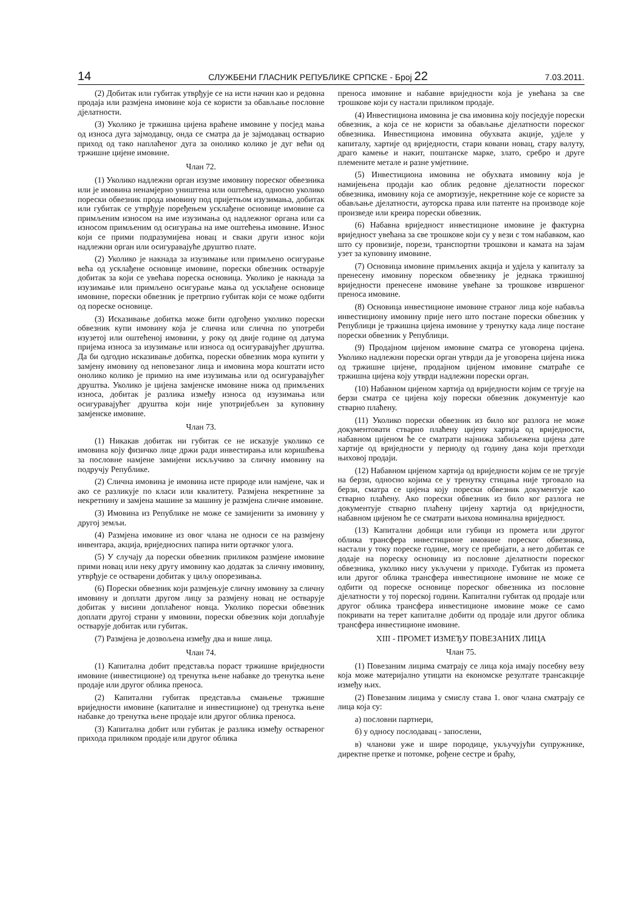14 СЛУЖБЕНИ ГЛАСНИК РЕПУБЛИКЕ СРПСКЕ - Број 22 7.03.2011.
(2) Добитак или губитак утврђује се на исти начин као и редовна продаја или размјена имовине која се користи за обављање пословне дјелатности.
(3) Уколико је тржишна цијена враћене имовине у посјед мања од износа дуга зајмодавцу, онда се сматра да је зајмодавац остварио приход од тако наплаћеног дуга за онолико колико је дуг већи од тржишне цијене имовине.
Члан 72.
(1) Уколико надлежни орган изузме имовину пореског обвезника или је имовина ненамјерно уништена или оштећена, односно уколико порески обвезник прода имовину под пријетњом изузимања, добитак или губитак се утврђује поређењем усклађене основице имовине са примљеним износом на име изузимања од надлежног органа или са износом примљеним од осигурања на име оштећења имовине. Износ који се прими подразумијева новац и сваки други износ који надлежни орган или осигуравајуће друштво плате.
(2) Уколико је накнада за изузимање или примљено осигурање већа од усклађене основице имовине, порески обвезник остварује добитак за који се увећава пореска основица. Уколико је накнада за изузимање или примљено осигурање мања од усклађене основице имовине, порески обвезник је претрпио губитак који се може одбити од пореске основице.
(3) Исказивање добитка може бити одгођено уколико порески обвезник купи имовину која је слична или слична по употреби изузетој или оштећеној имовини, у року од двије године од датума пријема износа за изузимање или износа од осигуравајућег друштва. Да би одгодио исказивање добитка, порески обвезник мора купити у замјену имовину од неповезаног лица и имовина мора коштати исто онолико колико је примио на име изузимања или од осигуравајућег друштва. Уколико је цијена замјенске имовине нижа од примљених износа, добитак је разлика између износа од изузимања или осигуравајућег друштва који није употријебљен за куповину замјенске имовине.
Члан 73.
(1) Никакав добитак ни губитак се не исказује уколико се имовина коју физичко лице држи ради инвестирања или коришћења за пословне намјене замијени искључиво за сличну имовину на подручју Републике.
(2) Слична имовина је имовина исте природе или намјене, чак и ако се разликује по класи или квалитету. Размјена некретнине за некретнину и замјена машине за машину је размјена сличне имовине.
(3) Имовина из Републике не може се замијенити за имовину у другој земљи.
(4) Размјена имовине из овог члана не односи се на размјену инвентара, акција, вриједносних папира нити ортачког улога.
(5) У случају да порески обвезник приликом размјене имовине прими новац или неку другу имовину као додатак за сличну имовину, утврђује се остварени добитак у циљу опорезивања.
(6) Порески обвезник који размјењује сличну имовину за сличну имовину и доплати другом лицу за размјену новац не остварује добитак у висини доплаћеног новца. Уколико порески обвезник доплати другој страни у имовини, порески обвезник који доплаћује остварује добитак или губитак.
(7) Размјена је дозвољена између два и више лица.
Члан 74.
(1) Капитална добит представља пораст тржишне вриједности имовине (инвестиционе) од тренутка њене набавке до тренутка њене продаје или другог облика преноса.
(2) Капитални губитак представља смањење тржишне вриједности имовине (капиталне и инвестиционе) од тренутка њене набавке до тренутка њене продаје или другог облика преноса.
(3) Капитална добит или губитак је разлика између оствареног прихода приликом продаје или другог облика
преноса имовине и набавне вриједности која је увећана за све трошкове који су настали приликом продаје.
(4) Инвестициона имовина је сва имовина коју посједује порески обвезник, а која се не користи за обављање дјелатности пореског обвезника. Инвестициона имовина обухвата акције, удјеле у капиталу, хартије од вриједности, стари ковани новац, стару валуту, драго камење и накит, поштанске марке, злато, сребро и друге племените метале и разне умјетнине.
(5) Инвестициона имовина не обухвата имовину која је намијењена продаји као облик редовне дјелатности пореског обвезника, имовину која се амортизује, некретнине које се користе за обављање дјелатности, ауторска права или патенте на производе које произведе или креира порески обвезник.
(6) Набавна вриједност инвестиционе имовине је фактурна вриједност увећана за све трошкове који су у вези с том набавком, као што су провизије, порези, транспортни трошкови и камата на зајам узет за куповину имовине.
(7) Основица имовине примљених акција и удјела у капиталу за пренесену имовину пореском обвезнику је једнака тржишној вриједности пренесене имовине увећане за трошкове извршеног преноса имовине.
(8) Основица инвестиционе имовине страног лица које набавља инвестициону имовину прије него што постане порески обвезник у Републици је тржишна цијена имовине у тренутку када лице постане порески обвезник у Републици.
(9) Продајном цијеном имовине сматра се уговорена цијена. Уколико надлежни порески орган утврди да је уговорена цијена нижа од тржишне цијене, продајном цијеном имовине сматраће се тржишна цијена коју утврди надлежни порески орган.
(10) Набавном цијеном хартија од вриједности којим се тргује на берзи сматра се цијена коју порески обвезник документује као стварно плаћену.
(11) Уколико порески обвезник из било ког разлога не може документовати стварно плаћену цијену хартија од вриједности, набавном цијеном ће се сматрати најнижа забиљежена цијена дате хартије од вриједности у периоду од годину дана који претходи њиховој продаји.
(12) Набавном цијеном хартија од вриједности којим се не тргује на берзи, односно којима се у тренутку стицања није трговало на берзи, сматра се цијена коју порески обвезник документује као стварно плаћену. Ако порески обвезник из било ког разлога не документује стварно плаћену цијену хартија од вриједности, набавном цијеном ће се сматрати њихова номинална вриједност.
(13) Капитални добици или губици из промета или другог облика трансфера инвестиционе имовине пореског обвезника, настали у току пореске године, могу се пребијати, а нето добитак се додаје на пореску основицу из пословне дјелатности пореског обвезника, уколико нису укључени у приходе. Губитак из промета или другог облика трансфера инвестиционе имовине не може се одбити од пореске основице пореског обвезника из пословне дјелатности у тој пореској години. Капитални губитак од продаје или другог облика трансфера инвестиционе имовине може се само покривати на терет капиталне добити од продаје или другог облика трансфера инвестиционе имовине.
XIII - ПРОМЕТ ИЗМЕЂУ ПОВЕЗАНИХ ЛИЦА
Члан 75.
(1) Повезаним лицима сматрају се лица која имају посебну везу која може материјално утицати на економске резултате трансакције између њих.
(2) Повезаним лицима у смислу става 1. овог члана сматрају се лица која су:
а) пословни партнери,
б) у односу послодавац - запослени,
в) чланови уже и шире породице, укључујући супружнике, директне претке и потомке, рођене сестре и браћу,